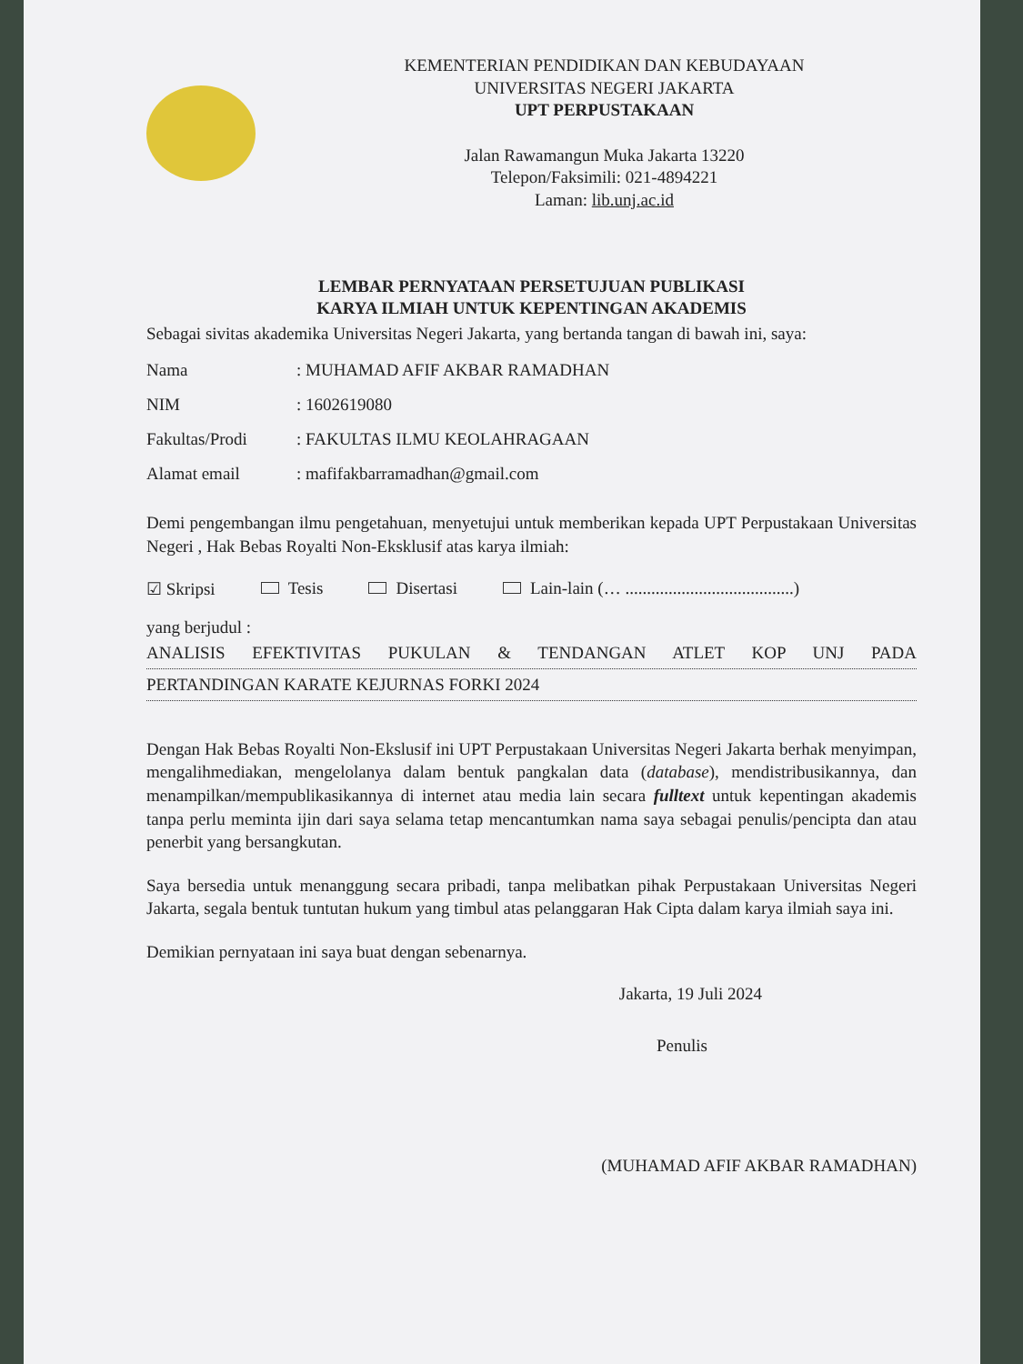KEMENTERIAN PENDIDIKAN DAN KEBUDAYAAN
UNIVERSITAS NEGERI JAKARTA
UPT PERPUSTAKAAN
Jalan Rawamangun Muka Jakarta 13220
Telepon/Faksimili: 021-4894221
Laman: lib.unj.ac.id
LEMBAR PERNYATAAN PERSETUJUAN PUBLIKASI
KARYA ILMIAH UNTUK KEPENTINGAN AKADEMIS
Sebagai sivitas akademika Universitas Negeri Jakarta, yang bertanda tangan di bawah ini, saya:
| Nama | : MUHAMAD AFIF AKBAR RAMADHAN |
| NIM | : 1602619080 |
| Fakultas/Prodi | : FAKULTAS ILMU KEOLAHRAGAAN |
| Alamat email | : mafifakbarramadhan@gmail.com |
Demi pengembangan ilmu pengetahuan, menyetujui untuk memberikan kepada UPT Perpustakaan Universitas Negeri , Hak Bebas Royalti Non-Eksklusif atas karya ilmiah:
☑ Skripsi Tesis Disertasi Lain-lain (… .......................................)
yang berjudul :
ANALISIS EFEKTIVITAS PUKULAN & TENDANGAN ATLET KOP UNJ PADA
PERTANDINGAN KARATE KEJURNAS FORKI 2024
Dengan Hak Bebas Royalti Non-Ekslusif ini UPT Perpustakaan Universitas Negeri Jakarta berhak menyimpan, mengalihmediakan, mengelolanya dalam bentuk pangkalan data (database), mendistribusikannya, dan menampilkan/mempublikasikannya di internet atau media lain secara fulltext untuk kepentingan akademis tanpa perlu meminta ijin dari saya selama tetap mencantumkan nama saya sebagai penulis/pencipta dan atau penerbit yang bersangkutan.
Saya bersedia untuk menanggung secara pribadi, tanpa melibatkan pihak Perpustakaan Universitas Negeri Jakarta, segala bentuk tuntutan hukum yang timbul atas pelanggaran Hak Cipta dalam karya ilmiah saya ini.
Demikian pernyataan ini saya buat dengan sebenarnya.
Jakarta, 19 Juli 2024
Penulis
(MUHAMAD AFIF AKBAR RAMADHAN)